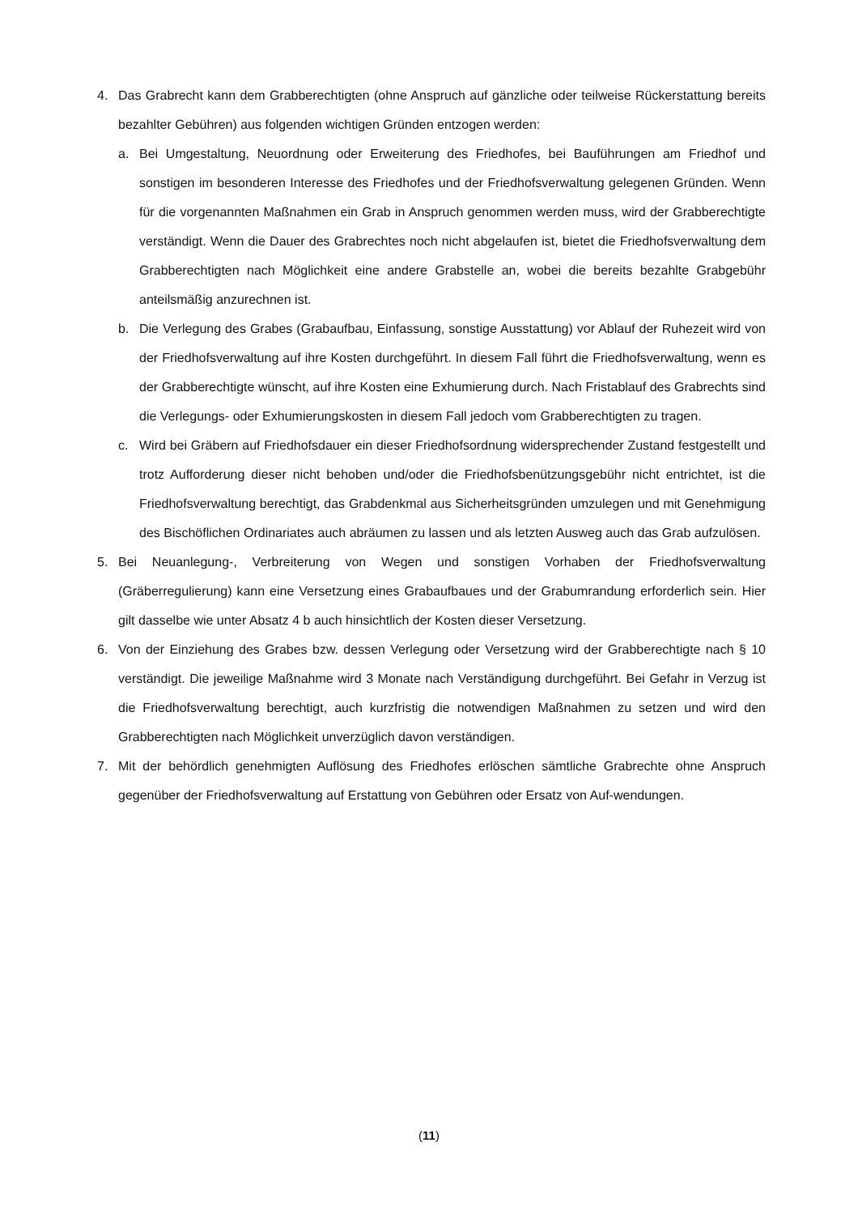4. Das Grabrecht kann dem Grabberechtigten (ohne Anspruch auf gänzliche oder teilweise Rückerstattung bereits bezahlter Gebühren) aus folgenden wichtigen Gründen entzogen werden:
a. Bei Umgestaltung, Neuordnung oder Erweiterung des Friedhofes, bei Bauführungen am Friedhof und sonstigen im besonderen Interesse des Friedhofes und der Friedhofsverwaltung gelegenen Gründen. Wenn für die vorgenannten Maßnahmen ein Grab in Anspruch genommen werden muss, wird der Grabberechtigte verständigt. Wenn die Dauer des Grabrechtes noch nicht abgelaufen ist, bietet die Friedhofsverwaltung dem Grabberechtigten nach Möglichkeit eine andere Grabstelle an, wobei die bereits bezahlte Grabgebühr anteilsmäßig anzurechnen ist.
b. Die Verlegung des Grabes (Grabaufbau, Einfassung, sonstige Ausstattung) vor Ablauf der Ruhezeit wird von der Friedhofsverwaltung auf ihre Kosten durchgeführt. In diesem Fall führt die Friedhofsverwaltung, wenn es der Grabberechtigte wünscht, auf ihre Kosten eine Exhumierung durch. Nach Fristablauf des Grabrechts sind die Verlegungs- oder Exhumierungskosten in diesem Fall jedoch vom Grabberechtigten zu tragen.
c. Wird bei Gräbern auf Friedhofsdauer ein dieser Friedhofsordnung widersprechender Zustand festgestellt und trotz Aufforderung dieser nicht behoben und/oder die Friedhofsbenützungsgebühr nicht entrichtet, ist die Friedhofsverwaltung berechtigt, das Grabdenkmal aus Sicherheitsgründen umzulegen und mit Genehmigung des Bischöflichen Ordinariates auch abräumen zu lassen und als letzten Ausweg auch das Grab aufzulösen.
5. Bei Neuanlegung-, Verbreiterung von Wegen und sonstigen Vorhaben der Friedhofsverwaltung (Gräberregulierung) kann eine Versetzung eines Grabaufbaues und der Grabumrandung erforderlich sein. Hier gilt dasselbe wie unter Absatz 4 b auch hinsichtlich der Kosten dieser Versetzung.
6. Von der Einziehung des Grabes bzw. dessen Verlegung oder Versetzung wird der Grabberechtigte nach § 10 verständigt. Die jeweilige Maßnahme wird 3 Monate nach Verständigung durchgeführt. Bei Gefahr in Verzug ist die Friedhofsverwaltung berechtigt, auch kurzfristig die notwendigen Maßnahmen zu setzen und wird den Grabberechtigten nach Möglichkeit unverzüglich davon verständigen.
7. Mit der behördlich genehmigten Auflösung des Friedhofes erlöschen sämtliche Grabrechte ohne Anspruch gegenüber der Friedhofsverwaltung auf Erstattung von Gebühren oder Ersatz von Auf-wendungen.
(11)